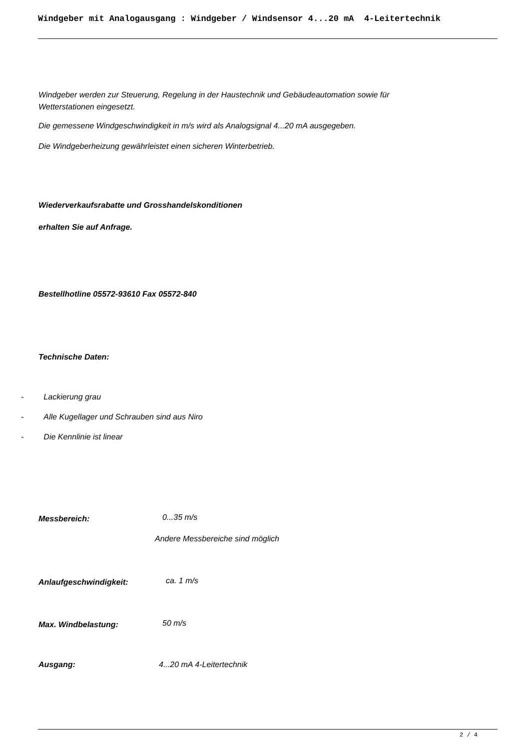Windgeber mit Analogausgang : Windgeber / Windsensor 4...20 mA 4-Leitertechnik
Windgeber werden zur Steuerung, Regelung in der Haustechnik und Gebäudeautomation sowie für
Wetterstationen eingesetzt.
Die gemessene Windgeschwindigkeit in m/s wird als Analogsignal 4...20 mA ausgegeben.
Die Windgeberheizung gewährleistet einen sicheren Winterbetrieb.
Wiederverkaufsrabatte und Grosshandelskonditionen
erhalten Sie auf Anfrage.
Bestellhotline 05572-93610 Fax 05572-840
Technische Daten:
- Lackierung grau
- Alle Kugellager und Schrauben sind aus Niro
- Die Kennlinie ist linear
Messbereich: 0...35 m/s
Andere Messbereiche sind möglich
Anlaufgeschwindigkeit: ca. 1 m/s
Max. Windbelastung: 50 m/s
Ausgang: 4...20 mA 4-Leitertechnik
2 / 4